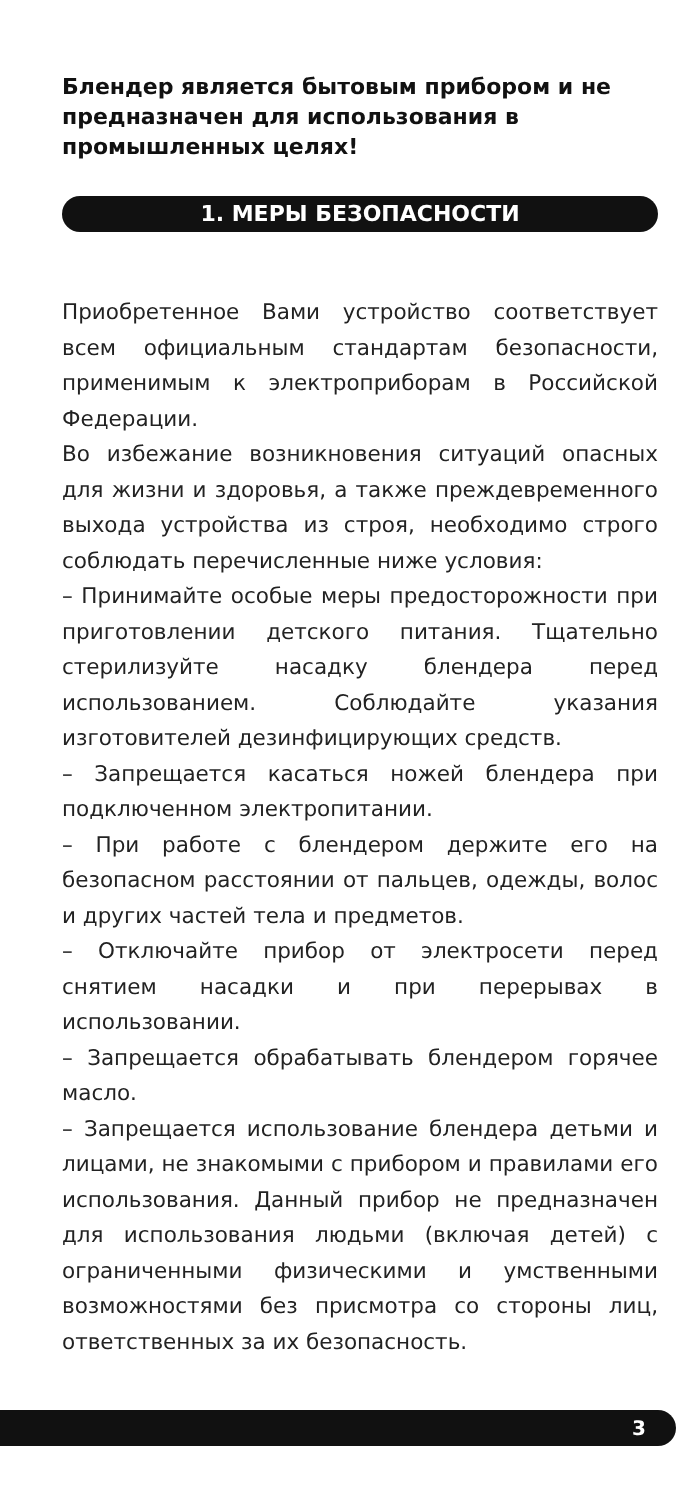Блендер является бытовым прибором и не предназначен для использования в промышленных целях!
1. МЕРЫ БЕЗОПАСНОСТИ
Приобретенное Вами устройство соответствует всем официальным стандартам безопасности, применимым к электроприборам в Российской Федерации.
Во избежание возникновения ситуаций опасных для жизни и здоровья, а также преждевременного выхода устройства из строя, необходимо строго соблюдать перечисленные ниже условия:
– Принимайте особые меры предосторожности при приготовлении детского питания. Тщательно стерилизуйте насадку блендера перед использованием. Соблюдайте указания изготовителей дезинфицирующих средств.
– Запрещается касаться ножей блендера при подключенном электропитании.
– При работе с блендером держите его на безопасном расстоянии от пальцев, одежды, волос и других частей тела и предметов.
– Отключайте прибор от электросети перед снятием насадки и при перерывах в использовании.
– Запрещается обрабатывать блендером горячее масло.
– Запрещается использование блендера детьми и лицами, не знакомыми с прибором и правилами его использования. Данный прибор не предназначен для использования людьми (включая детей) с ограниченными физическими и умственными возможностями без присмотра со стороны лиц, ответственных за их безопасность.
3